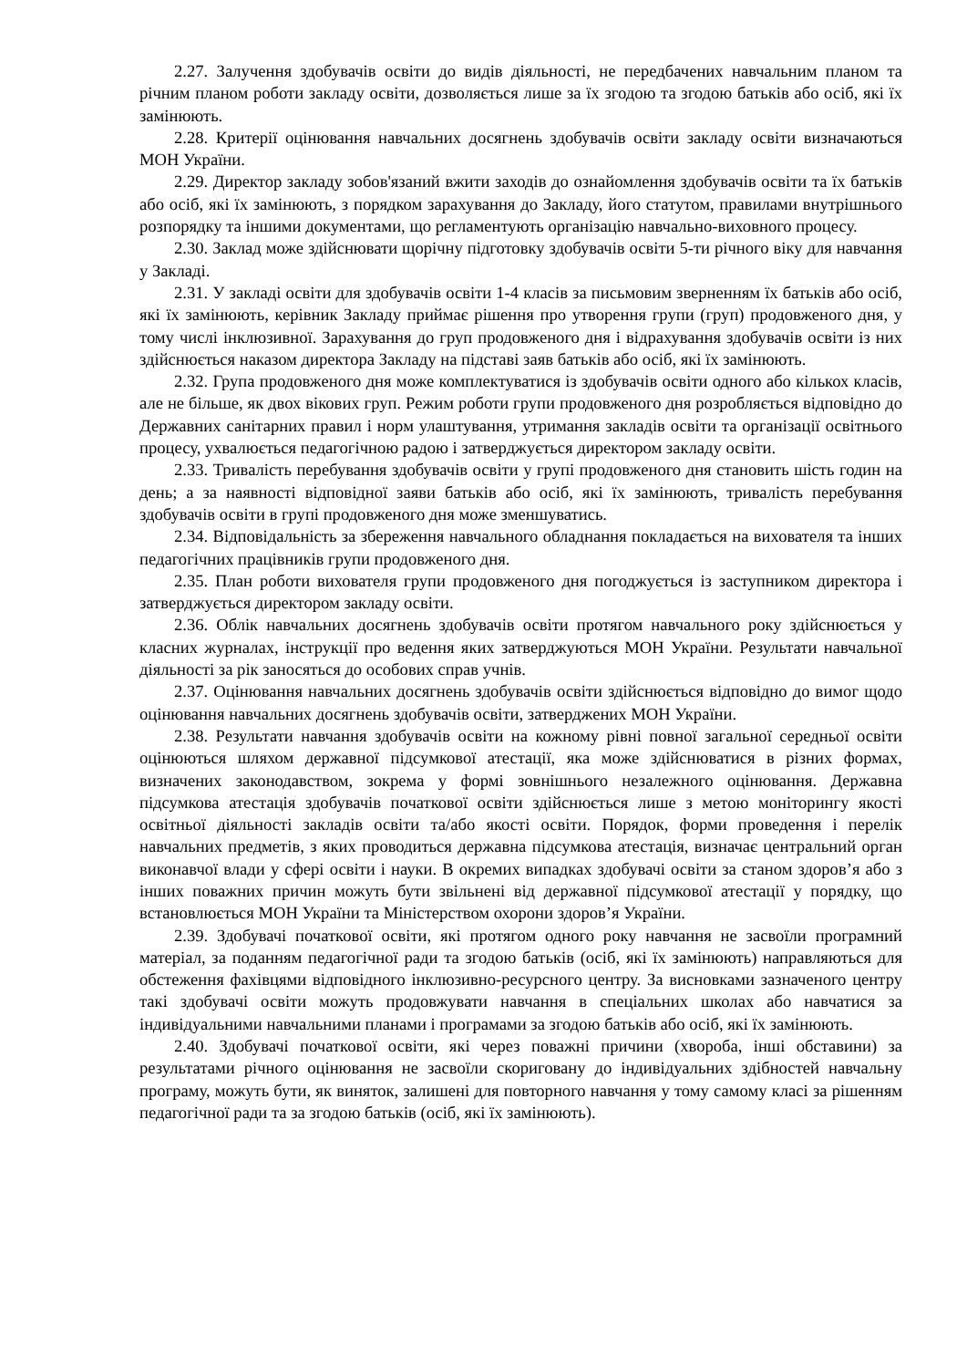2.27. Залучення здобувачів освіти до видів діяльності, не передбачених навчальним планом та річним планом роботи закладу освіти, дозволяється лише за їх згодою та згодою батьків або осіб, які їх замінюють.
2.28. Критерії оцінювання навчальних досягнень здобувачів освіти закладу освіти визначаються МОН України.
2.29. Директор закладу зобов'язаний вжити заходів до ознайомлення здобувачів освіти та їх батьків або осіб, які їх замінюють, з порядком зарахування до Закладу, його статутом, правилами внутрішнього розпорядку та іншими документами, що регламентують організацію навчально-виховного процесу.
2.30. Заклад може здійснювати щорічну підготовку здобувачів освіти 5-ти річного віку для навчання у Закладі.
2.31. У закладі освіти для здобувачів освіти 1-4 класів за письмовим зверненням їх батьків або осіб, які їх замінюють, керівник Закладу приймає рішення про утворення групи (груп) продовженого дня, у тому числі інклюзивної. Зарахування до груп продовженого дня і відрахування здобувачів освіти із них здійснюється наказом директора Закладу на підставі заяв батьків або осіб, які їх замінюють.
2.32. Група продовженого дня може комплектуватися із здобувачів освіти одного або кількох класів, але не більше, як двох вікових груп. Режим роботи групи продовженого дня розробляється відповідно до Державних санітарних правил і норм улаштування, утримання закладів освіти та організації освітнього процесу, ухвалюється педагогічною радою і затверджується директором закладу освіти.
2.33. Тривалість перебування здобувачів освіти у групі продовженого дня становить шість годин на день; а за наявності відповідної заяви батьків або осіб, які їх замінюють, тривалість перебування здобувачів освіти в групі продовженого дня може зменшуватись.
2.34. Відповідальність за збереження навчального обладнання покладається на вихователя та інших педагогічних працівників групи продовженого дня.
2.35. План роботи вихователя групи продовженого дня погоджується із заступником директора і затверджується директором закладу освіти.
2.36. Облік навчальних досягнень здобувачів освіти протягом навчального року здійснюється у класних журналах, інструкції про ведення яких затверджуються МОН України. Результати навчальної діяльності за рік заносяться до особових справ учнів.
2.37. Оцінювання навчальних досягнень здобувачів освіти здійснюється відповідно до вимог щодо оцінювання навчальних досягнень здобувачів освіти, затверджених МОН України.
2.38. Результати навчання здобувачів освіти на кожному рівні повної загальної середньої освіти оцінюються шляхом державної підсумкової атестації, яка може здійснюватися в різних формах, визначених законодавством, зокрема у формі зовнішнього незалежного оцінювання. Державна підсумкова атестація здобувачів початкової освіти здійснюється лише з метою моніторингу якості освітньої діяльності закладів освіти та/або якості освіти. Порядок, форми проведення і перелік навчальних предметів, з яких проводиться державна підсумкова атестація, визначає центральний орган виконавчої влади у сфері освіти і науки. В окремих випадках здобувачі освіти за станом здоров’я або з інших поважних причин можуть бути звільнені від державної підсумкової атестації у порядку, що встановлюється МОН України та Міністерством охорони здоров’я України.
2.39. Здобувачі початкової освіти, які протягом одного року навчання не засвоїли програмний матеріал, за поданням педагогічної ради та згодою батьків (осіб, які їх замінюють) направляються для обстеження фахівцями відповідного інклюзивно-ресурсного центру. За висновками зазначеного центру такі здобувачі освіти можуть продовжувати навчання в спеціальних школах або навчатися за індивідуальними навчальними планами і програмами за згодою батьків або осіб, які їх замінюють.
2.40. Здобувачі початкової освіти, які через поважні причини (хвороба, інші обставини) за результатами річного оцінювання не засвоїли скориговану до індивідуальних здібностей навчальну програму, можуть бути, як виняток, залишені для повторного навчання у тому самому класі за рішенням педагогічної ради та за згодою батьків (осіб, які їх замінюють).